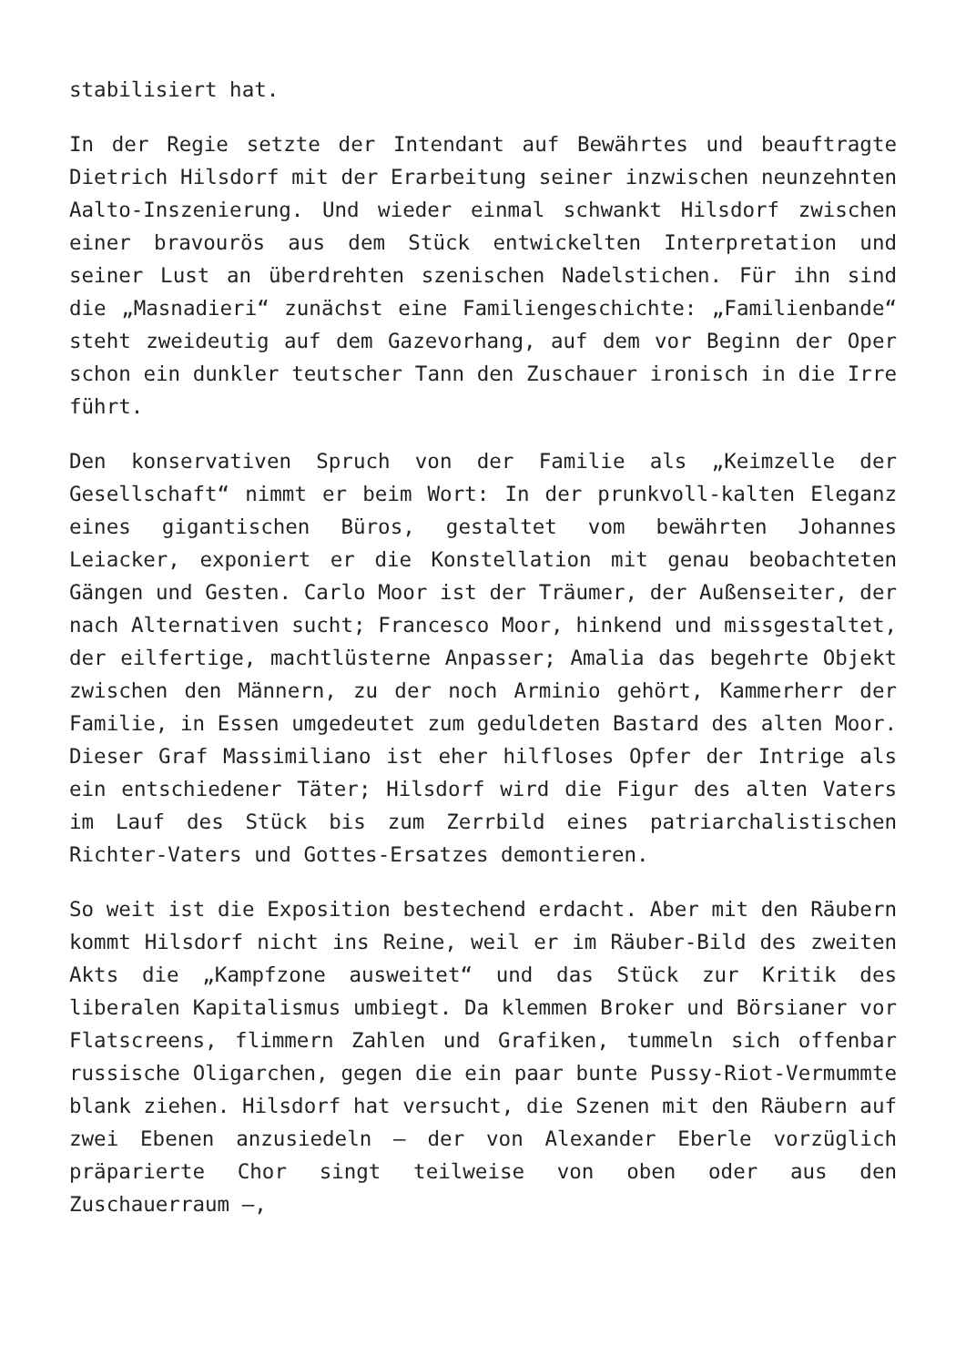stabilisiert hat.
In der Regie setzte der Intendant auf Bewährtes und beauftragte Dietrich Hilsdorf mit der Erarbeitung seiner inzwischen neunzehnten Aalto-Inszenierung. Und wieder einmal schwankt Hilsdorf zwischen einer bravourös aus dem Stück entwickelten Interpretation und seiner Lust an überdrehten szenischen Nadelstichen. Für ihn sind die „Masnadieri“ zunächst eine Familiengeschichte: „Familienbande“ steht zweideutig auf dem Gazevorhang, auf dem vor Beginn der Oper schon ein dunkler teutscher Tann den Zuschauer ironisch in die Irre führt.
Den konservativen Spruch von der Familie als „Keimzelle der Gesellschaft“ nimmt er beim Wort: In der prunkvoll-kalten Eleganz eines gigantischen Büros, gestaltet vom bewährten Johannes Leiacker, exponiert er die Konstellation mit genau beobachteten Gängen und Gesten. Carlo Moor ist der Träumer, der Außenseiter, der nach Alternativen sucht; Francesco Moor, hinkend und missgestaltet, der eilfertige, machtlüsterne Anpasser; Amalia das begehrte Objekt zwischen den Männern, zu der noch Arminio gehört, Kammerherr der Familie, in Essen umgedeutet zum geduldeten Bastard des alten Moor. Dieser Graf Massimiliano ist eher hilfloses Opfer der Intrige als ein entschiedener Täter; Hilsdorf wird die Figur des alten Vaters im Lauf des Stück bis zum Zerrbild eines patriarchalistischen Richter-Vaters und Gottes-Ersatzes demontieren.
So weit ist die Exposition bestechend erdacht. Aber mit den Räubern kommt Hilsdorf nicht ins Reine, weil er im Räuber-Bild des zweiten Akts die „Kampfzone ausweitet“ und das Stück zur Kritik des liberalen Kapitalismus umbiegt. Da klemmen Broker und Börsianer vor Flatscreens, flimmern Zahlen und Grafiken, tummeln sich offenbar russische Oligarchen, gegen die ein paar bunte Pussy-Riot-Vermummte blank ziehen. Hilsdorf hat versucht, die Szenen mit den Räubern auf zwei Ebenen anzusiedeln – der von Alexander Eberle vorzüglich präparierte Chor singt teilweise von oben oder aus den Zuschauerraum –,